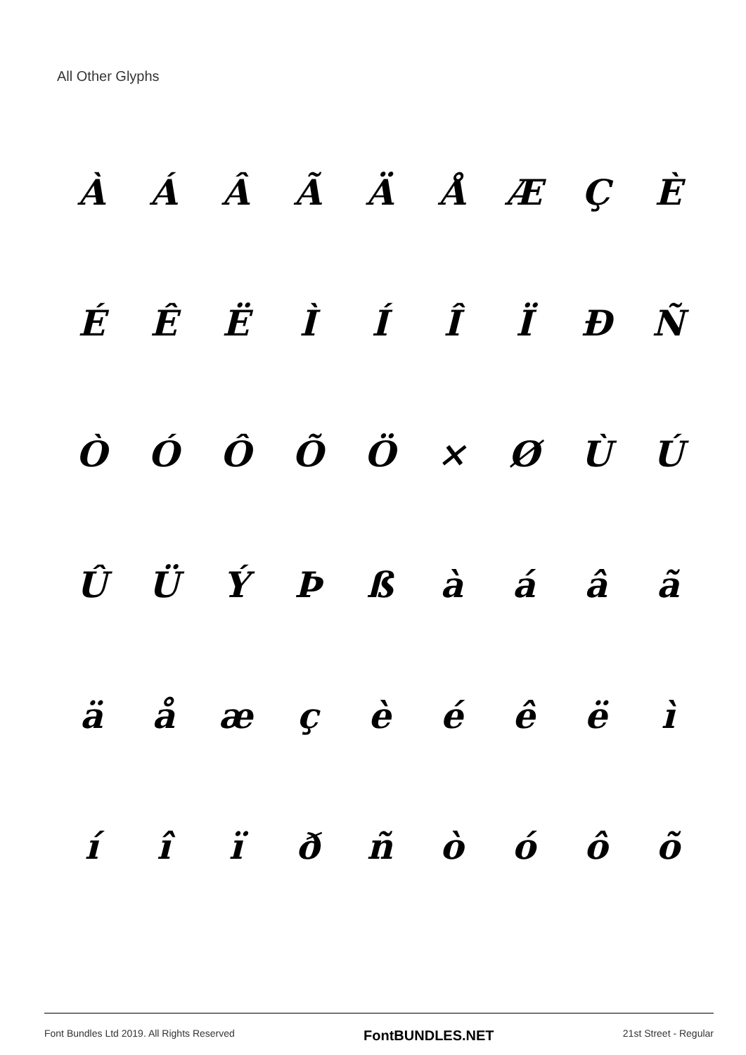All Other Glyphs
À Á Â Ã Ä Å Æ Ç È
É Ê Ë Ì Í Î Ï Ð Ñ
Ò Ó Ô Õ Ö × Ø Ù Ú
Û Ü Ý Þ ß à á â ã
ä å æ ç è é ê ë ì
í î ï ð ñ ò ó ô õ
Font Bundles Ltd 2019. All Rights Reserved FontBUNDLES.NET 21st Street - Regular